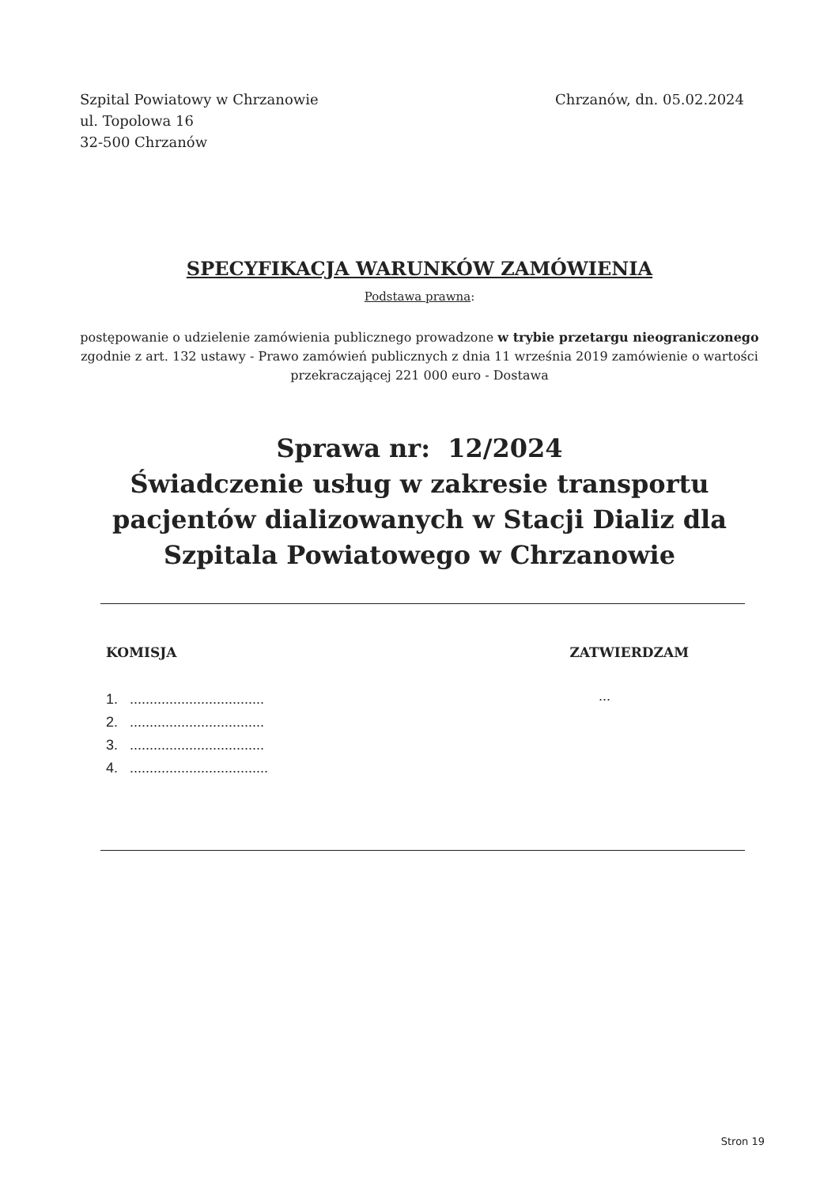Szpital Powiatowy w Chrzanowie
ul. Topolowa 16
32-500 Chrzanów
Chrzanów, dn. 05.02.2024
SPECYFIKACJA WARUNKÓW ZAMÓWIENIA
Podstawa prawna:
postępowanie o udzielenie zamówienia publicznego prowadzone w trybie przetargu nieograniczonego zgodnie z art. 132 ustawy - Prawo zamówień publicznych z dnia 11 września 2019 zamówienie o wartości przekraczającej 221 000 euro - Dostawa
Sprawa nr: 12/2024
Świadczenie usług w zakresie transportu pacjentów dializowanych w Stacji Dializ dla Szpitala Powiatowego w Chrzanowie
KOMISJA ZATWIERDZAM
1. ..................................
2. ..................................
3. ..................................
4. ...................................
...
Stron 19